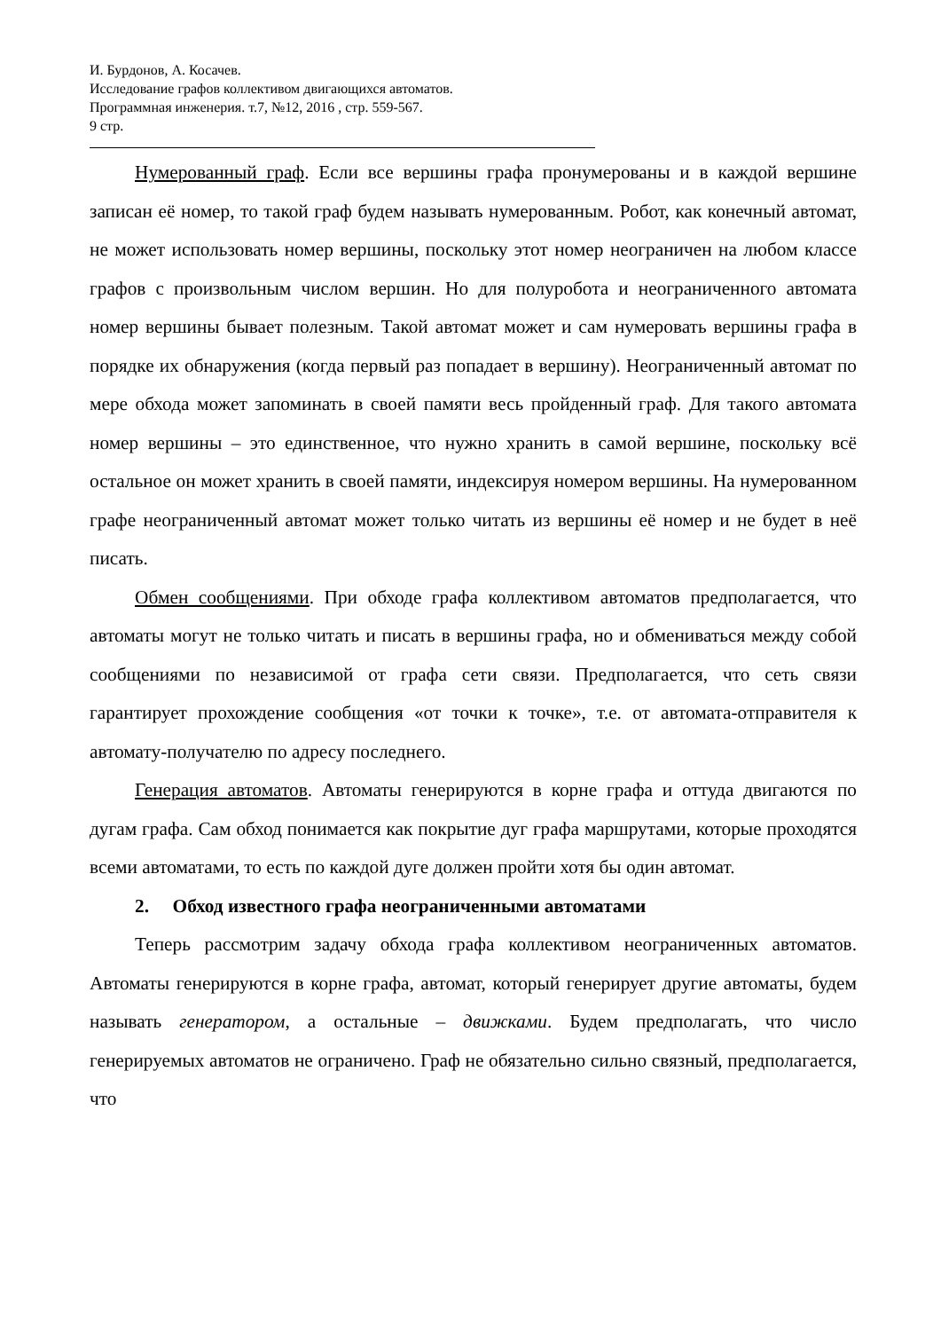И. Бурдонов, А. Косачев.
Исследование графов коллективом двигающихся автоматов.
Программная инженерия. т.7, №12, 2016 , стр. 559-567.
9 стр.
Нумерованный граф. Если все вершины графа пронумерованы и в каждой вершине записан её номер, то такой граф будем называть нумерованным. Робот, как конечный автомат, не может использовать номер вершины, поскольку этот номер неограничен на любом классе графов с произвольным числом вершин. Но для полуробота и неограниченного автомата номер вершины бывает полезным. Такой автомат может и сам нумеровать вершины графа в порядке их обнаружения (когда первый раз попадает в вершину). Неограниченный автомат по мере обхода может запоминать в своей памяти весь пройденный граф. Для такого автомата номер вершины – это единственное, что нужно хранить в самой вершине, поскольку всё остальное он может хранить в своей памяти, индексируя номером вершины. На нумерованном графе неограниченный автомат может только читать из вершины её номер и не будет в неё писать.
Обмен сообщениями. При обходе графа коллективом автоматов предполагается, что автоматы могут не только читать и писать в вершины графа, но и обмениваться между собой сообщениями по независимой от графа сети связи. Предполагается, что сеть связи гарантирует прохождение сообщения «от точки к точке», т.е. от автомата-отправителя к автомату-получателю по адресу последнего.
Генерация автоматов. Автоматы генерируются в корне графа и оттуда двигаются по дугам графа. Сам обход понимается как покрытие дуг графа маршрутами, которые проходятся всеми автоматами, то есть по каждой дуге должен пройти хотя бы один автомат.
2. Обход известного графа неограниченными автоматами
Теперь рассмотрим задачу обхода графа коллективом неограниченных автоматов. Автоматы генерируются в корне графа, автомат, который генерирует другие автоматы, будем называть генератором, а остальные – движками. Будем предполагать, что число генерируемых автоматов не ограничено. Граф не обязательно сильно связный, предполагается, что